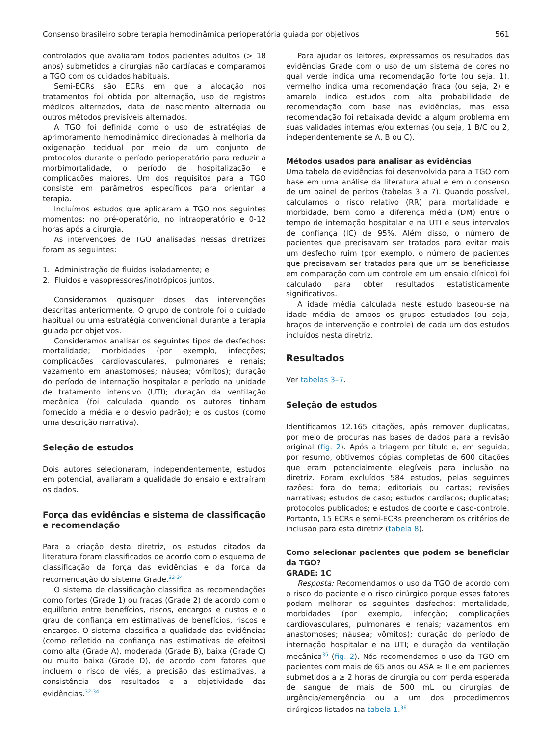Consenso brasileiro sobre terapia hemodinâmica perioperatória guiada por objetivos 561
controlados que avaliaram todos pacientes adultos (> 18 anos) submetidos a cirurgias não cardíacas e comparamos a TGO com os cuidados habituais.
Semi-ECRs são ECRs em que a alocação nos tratamentos foi obtida por alternação, uso de registros médicos alternados, data de nascimento alternada ou outros métodos previsíveis alternados.
A TGO foi definida como o uso de estratégias de aprimoramento hemodinâmico direcionadas à melhoria da oxigenação tecidual por meio de um conjunto de protocolos durante o período perioperatório para reduzir a morbimortalidade, o período de hospitalização e complicações maiores. Um dos requisitos para a TGO consiste em parâmetros específicos para orientar a terapia.
Incluímos estudos que aplicaram a TGO nos seguintes momentos: no pré-operatório, no intraoperatório e 0-12 horas após a cirurgia.
As intervenções de TGO analisadas nessas diretrizes foram as seguintes:
1. Administração de fluidos isoladamente; e
2. Fluidos e vasopressores/inotrópicos juntos.
Consideramos quaisquer doses das intervenções descritas anteriormente. O grupo de controle foi o cuidado habitual ou uma estratégia convencional durante a terapia guiada por objetivos.
Consideramos analisar os seguintes tipos de desfechos: mortalidade; morbidades (por exemplo, infecções; complicações cardiovasculares, pulmonares e renais; vazamento em anastomoses; náusea; vômitos); duração do período de internação hospitalar e período na unidade de tratamento intensivo (UTI); duração da ventilação mecânica (foi calculada quando os autores tinham fornecido a média e o desvio padrão); e os custos (como uma descrição narrativa).
Seleção de estudos
Dois autores selecionaram, independentemente, estudos em potencial, avaliaram a qualidade do ensaio e extraíram os dados.
Força das evidências e sistema de classificação e recomendação
Para a criação desta diretriz, os estudos citados da literatura foram classificados de acordo com o esquema de classificação da força das evidências e da força da recomendação do sistema Grade.<sup>32-34</sup>
O sistema de classificação classifica as recomendações como fortes (Grade 1) ou fracas (Grade 2) de acordo com o equilíbrio entre benefícios, riscos, encargos e custos e o grau de confiança em estimativas de benefícios, riscos e encargos. O sistema classifica a qualidade das evidências (como refletido na confiança nas estimativas de efeitos) como alta (Grade A), moderada (Grade B), baixa (Grade C) ou muito baixa (Grade D), de acordo com fatores que incluem o risco de viés, a precisão das estimativas, a consistência dos resultados e a objetividade das evidências.<sup>32-34</sup>
Para ajudar os leitores, expressamos os resultados das evidências Grade com o uso de um sistema de cores no qual verde indica uma recomendação forte (ou seja, 1), vermelho indica uma recomendação fraca (ou seja, 2) e amarelo indica estudos com alta probabilidade de recomendação com base nas evidências, mas essa recomendação foi rebaixada devido a algum problema em suas validades internas e/ou externas (ou seja, 1 B/C ou 2, independentemente se A, B ou C).
Métodos usados para analisar as evidências
Uma tabela de evidências foi desenvolvida para a TGO com base em uma análise da literatura atual e em o consenso de um painel de peritos (tabelas 3 a 7). Quando possível, calculamos o risco relativo (RR) para mortalidade e morbidade, bem como a diferença média (DM) entre o tempo de internação hospitalar e na UTI e seus intervalos de confiança (IC) de 95%. Além disso, o número de pacientes que precisavam ser tratados para evitar mais um desfecho ruim (por exemplo, o número de pacientes que precisavam ser tratados para que um se beneficiasse em comparação com um controle em um ensaio clínico) foi calculado para obter resultados estatisticamente significativos.
A idade média calculada neste estudo baseou-se na idade média de ambos os grupos estudados (ou seja, braços de intervenção e controle) de cada um dos estudos incluídos nesta diretriz.
Resultados
Ver tabelas 3–7.
Seleção de estudos
Identificamos 12.165 citações, após remover duplicatas, por meio de procuras nas bases de dados para a revisão original (fig. 2). Após a triagem por título e, em seguida, por resumo, obtivemos cópias completas de 600 citações que eram potencialmente elegíveis para inclusão na diretriz. Foram excluídos 584 estudos, pelas seguintes razões: fora do tema; editoriais ou cartas; revisões narrativas; estudos de caso; estudos cardíacos; duplicatas; protocolos publicados; e estudos de coorte e caso-controle. Portanto, 15 ECRs e semi-ECRs preencheram os critérios de inclusão para esta diretriz (tabela 8).
Como selecionar pacientes que podem se beneficiar da TGO?
GRADE: 1C
Resposta: Recomendamos o uso da TGO de acordo com o risco do paciente e o risco cirúrgico porque esses fatores podem melhorar os seguintes desfechos: mortalidade, morbidades (por exemplo, infecção; complicações cardiovasculares, pulmonares e renais; vazamentos em anastomoses; náusea; vômitos); duração do período de internação hospitalar e na UTI; e duração da ventilação mecânica<sup>35</sup> (fig. 2). Nós recomendamos o uso da TGO em pacientes com mais de 65 anos ou ASA ≥ II e em pacientes submetidos a ≥ 2 horas de cirurgia ou com perda esperada de sangue de mais de 500 mL ou cirurgias de urgência/emergência ou a um dos procedimentos cirúrgicos listados na tabela 1.<sup>36</sup>